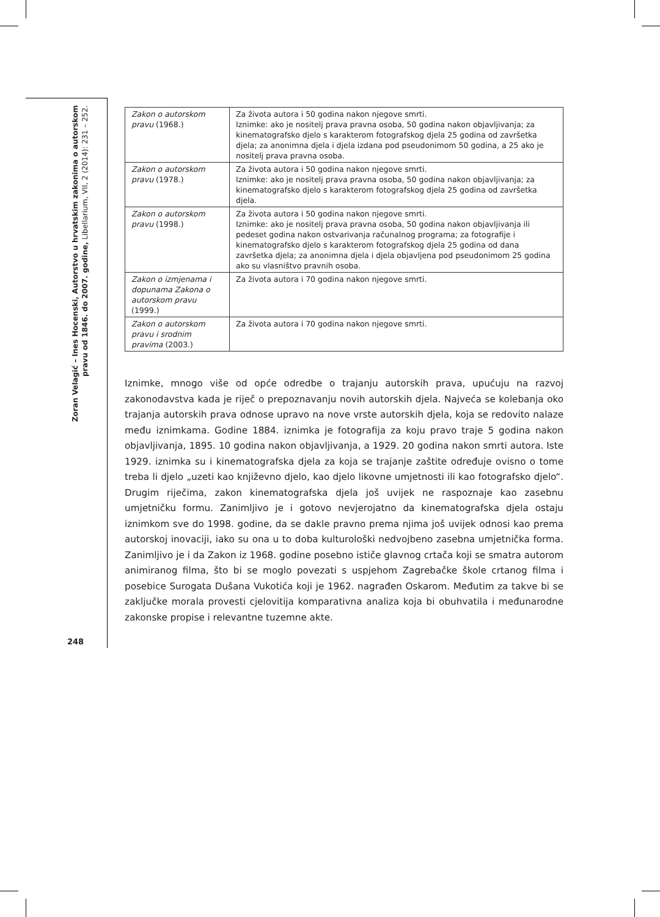Zoran Velagić – Ines Hocenski, Autorstvo u hrvatskim zakonima o autorskom pravu od 1846. do 2007. godine, Libellarium, VII, 2 (2014): 231 – 252.
248
| Zakon o autorskom pravu (1968.) | Za života autora i 50 godina nakon njegove smrti. Iznimke: ako je nositelj prava pravna osoba, 50 godina nakon objavljivanja; za kinematografsko djelo s karakterom fotografskog djela 25 godina od završetka djela; za anonimna djela i djela izdana pod pseudonimom 50 godina, a 25 ako je nositelj prava pravna osoba. |
| Zakon o autorskom pravu (1978.) | Za života autora i 50 godina nakon njegove smrti. Iznimke: ako je nositelj prava pravna osoba, 50 godina nakon objavljivanja; za kinematografsko djelo s karakterom fotografskog djela 25 godina od završetka djela. |
| Zakon o autorskom pravu (1998.) | Za života autora i 50 godina nakon njegove smrti. Iznimke: ako je nositelj prava pravna osoba, 50 godina nakon objavljivanja ili pedeset godina nakon ostvarivanja računalnog programa; za fotografije i kinematografsko djelo s karakterom fotografskog djela 25 godina od dana završetka djela; za anonimna djela i djela objavljena pod pseudonimom 25 godina ako su vlasništvo pravnih osoba. |
| Zakon o izmjenama i dopunama Zakona o autorskom pravu (1999.) | Za života autora i 70 godina nakon njegove smrti. |
| Zakon o autorskom pravu i srodnim pravima (2003.) | Za života autora i 70 godina nakon njegove smrti. |
Iznimke, mnogo više od opće odredbe o trajanju autorskih prava, upućuju na razvoj zakonodavstva kada je riječ o prepoznavanju novih autorskih djela. Najveća se kolebanja oko trajanja autorskih prava odnose upravo na nove vrste autorskih djela, koja se redovito nalaze među iznimkama. Godine 1884. iznimka je fotografija za koju pravo traje 5 godina nakon objavljivanja, 1895. 10 godina nakon objavljivanja, a 1929. 20 godina nakon smrti autora. Iste 1929. iznimka su i kinematografska djela za koja se trajanje zaštite određuje ovisno o tome treba li djelo „uzeti kao književno djelo, kao djelo likovne umjetnosti ili kao fotografsko djelo“. Drugim riječima, zakon kinematografska djela još uvijek ne raspoznaje kao zasebnu umjetničku formu. Zanimljivo je i gotovo nevjerojatno da kinematografska djela ostaju iznimkom sve do 1998. godine, da se dakle pravno prema njima još uvijek odnosi kao prema autorskoj inovaciji, iako su ona u to doba kulturološki nedvojbeno zasebna umjetnička forma. Zanimljivo je i da Zakon iz 1968. godine posebno ističe glavnog crtača koji se smatra autorom animiranog filma, što bi se moglo povezati s uspjehom Zagrebačke škole crtanog filma i posebice Surogata Dušana Vukotića koji je 1962. nagrađen Oskarom. Međutim za takve bi se zaključke morala provesti cjelovitija komparativna analiza koja bi obuhvatila i međunarodne zakonske propise i relevantne tuzemne akte.